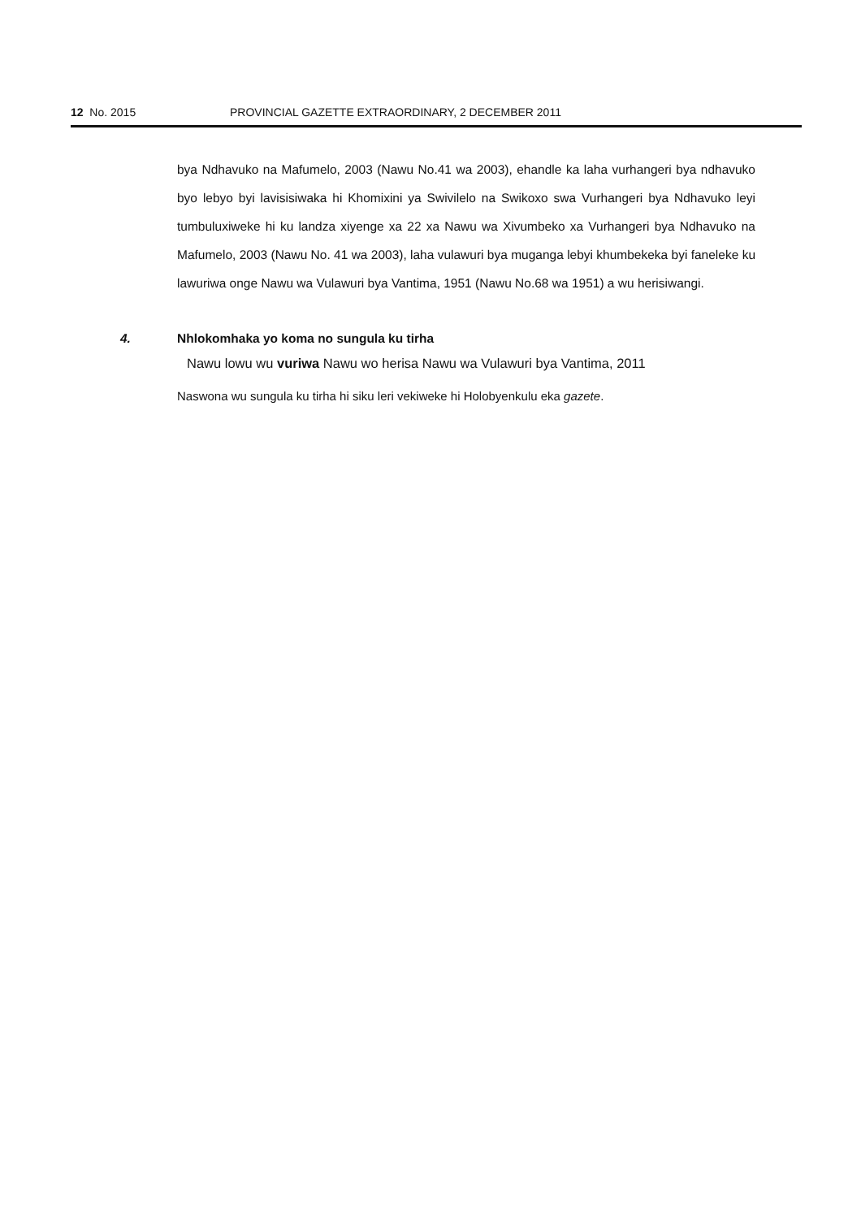12 No. 2015 PROVINCIAL GAZETTE EXTRAORDINARY, 2 DECEMBER 2011
bya Ndhavuko na Mafumelo, 2003 (Nawu No.41 wa 2003), ehandle ka laha vurhangeri bya ndhavuko byo lebyo byi lavisisiwaka hi Khomixini ya Swivilelo na Swikoxo swa Vurhangeri bya Ndhavuko leyi tumbuluxiweke hi ku landza xiyenge xa 22 xa Nawu wa Xivumbeko xa Vurhangeri bya Ndhavuko na Mafumelo, 2003 (Nawu No. 41 wa 2003), laha vulawuri bya muganga lebyi khumbekeka byi faneleke ku lawuriwa onge Nawu wa Vulawuri bya Vantima, 1951 (Nawu No.68 wa 1951) a wu herisiwangi.
4. Nhlokomhaka yo koma no sungula ku tirha
Nawu lowu wu vuriwa Nawu wo herisa Nawu wa Vulawuri bya Vantima, 2011
Naswona wu sungula ku tirha hi siku leri vekiweke hi Holobyenkulu eka gazete.